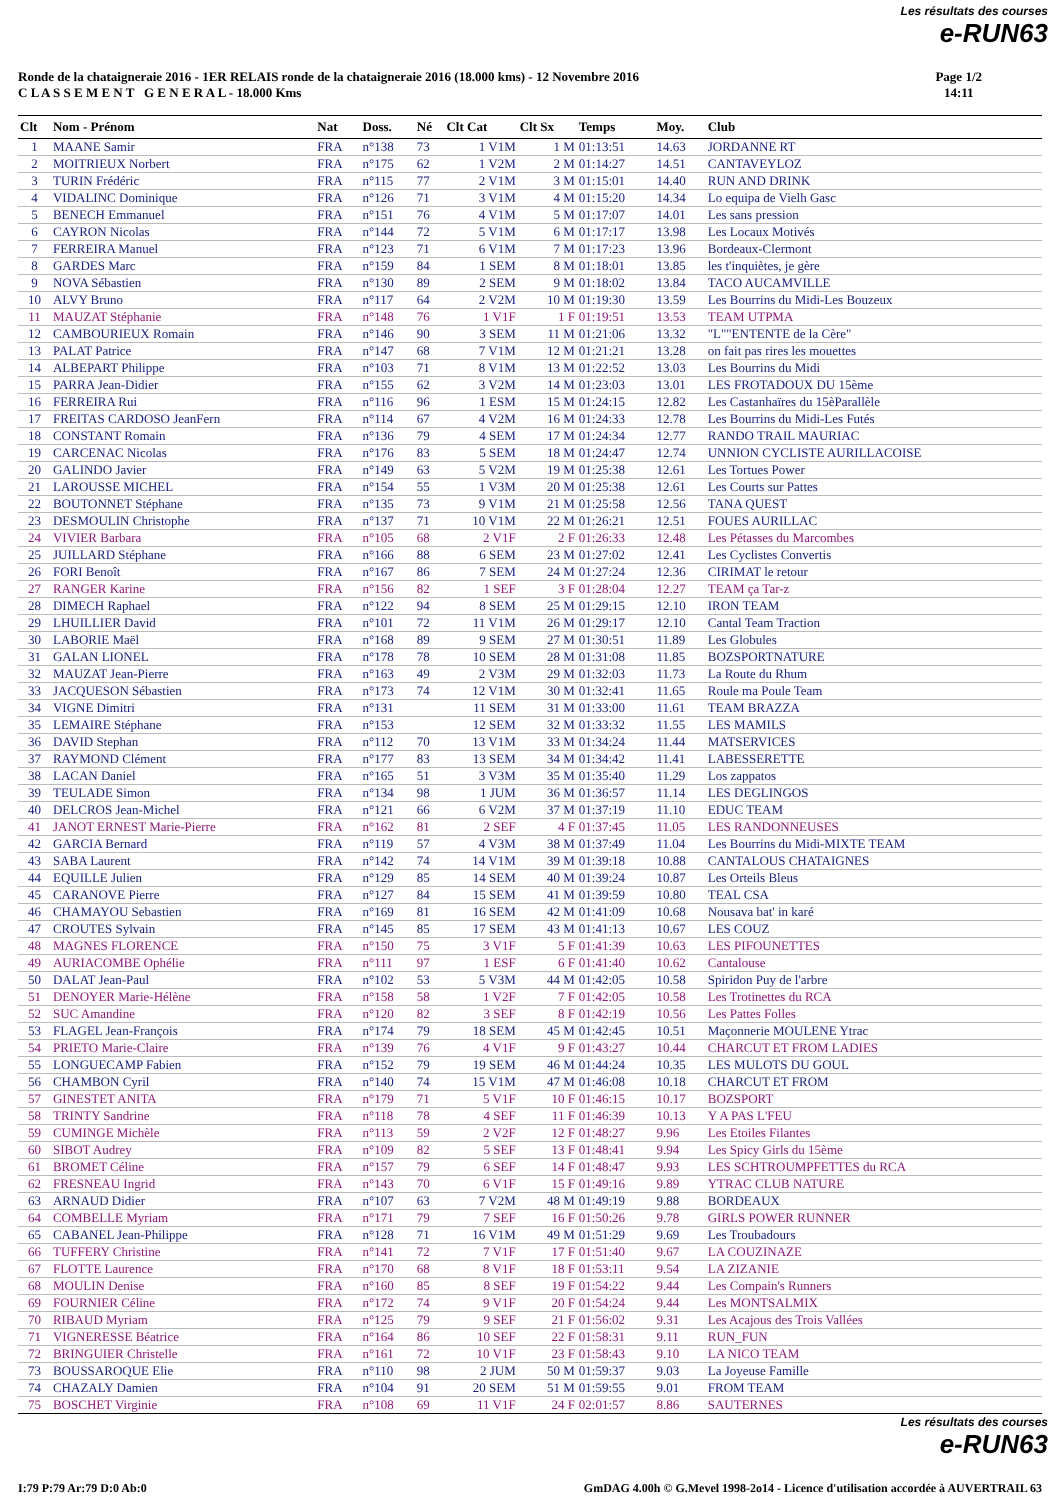Les résultats des courses
e-RUN63
Ronde de la chataigneraie 2016 - 1ER RELAIS ronde de la chataigneraie 2016 (18.000 kms) - 12 Novembre 2016
C L A S S E M E N T G E N E R A L - 18.000 Kms
Page 1/2
14:11
| Clt | Nom - Prénom | Nat | Doss. | Né | Clt Cat | Clt Sx | Temps | Moy. | Club |
| --- | --- | --- | --- | --- | --- | --- | --- | --- | --- |
| 1 | MAANE Samir | FRA | n°138 | 73 | 1 V1M | 1 M | 01:13:51 | 14.63 | JORDANNE RT |
| 2 | MOITRIEUX Norbert | FRA | n°175 | 62 | 1 V2M | 2 M | 01:14:27 | 14.51 | CANTAVEYLOZ |
| 3 | TURIN Frédéric | FRA | n°115 | 77 | 2 V1M | 3 M | 01:15:01 | 14.40 | RUN AND DRINK |
| 4 | VIDALINC Dominique | FRA | n°126 | 71 | 3 V1M | 4 M | 01:15:20 | 14.34 | Lo equipa de Vielh Gasc |
| 5 | BENECH Emmanuel | FRA | n°151 | 76 | 4 V1M | 5 M | 01:17:07 | 14.01 | Les sans pression |
| 6 | CAYRON Nicolas | FRA | n°144 | 72 | 5 V1M | 6 M | 01:17:17 | 13.98 | Les Locaux Motivés |
| 7 | FERREIRA Manuel | FRA | n°123 | 71 | 6 V1M | 7 M | 01:17:23 | 13.96 | Bordeaux-Clermont |
| 8 | GARDES Marc | FRA | n°159 | 84 | 1 SEM | 8 M | 01:18:01 | 13.85 | les t'inquiètes, je gère |
| 9 | NOVA Sébastien | FRA | n°130 | 89 | 2 SEM | 9 M | 01:18:02 | 13.84 | TACO AUCAMVILLE |
| 10 | ALVY Bruno | FRA | n°117 | 64 | 2 V2M | 10 M | 01:19:30 | 13.59 | Les Bourrins du Midi-Les Bouzeux |
| 11 | MAUZAT Stéphanie | FRA | n°148 | 76 | 1 V1F | 1 F | 01:19:51 | 13.53 | TEAM UTPMA |
| 12 | CAMBOURIEUX Romain | FRA | n°146 | 90 | 3 SEM | 11 M | 01:21:06 | 13.32 | "L""ENTENTE de la Cère" |
| 13 | PALAT Patrice | FRA | n°147 | 68 | 7 V1M | 12 M | 01:21:21 | 13.28 | on fait pas rires les mouettes |
| 14 | ALBEPART Philippe | FRA | n°103 | 71 | 8 V1M | 13 M | 01:22:52 | 13.03 | Les Bourrins du Midi |
| 15 | PARRA Jean-Didier | FRA | n°155 | 62 | 3 V2M | 14 M | 01:23:03 | 13.01 | LES FROTADOUX DU 15ème |
| 16 | FERREIRA Rui | FRA | n°116 | 96 | 1 ESM | 15 M | 01:24:15 | 12.82 | Les Castanhaïres du 15èParallèle |
| 17 | FREITAS CARDOSO JeanFern | FRA | n°114 | 67 | 4 V2M | 16 M | 01:24:33 | 12.78 | Les Bourrins du Midi-Les Futés |
| 18 | CONSTANT Romain | FRA | n°136 | 79 | 4 SEM | 17 M | 01:24:34 | 12.77 | RANDO TRAIL MAURIAC |
| 19 | CARCENAC Nicolas | FRA | n°176 | 83 | 5 SEM | 18 M | 01:24:47 | 12.74 | UNNION CYCLISTE AURILLACOISE |
| 20 | GALINDO Javier | FRA | n°149 | 63 | 5 V2M | 19 M | 01:25:38 | 12.61 | Les Tortues Power |
| 21 | LAROUSSE MICHEL | FRA | n°154 | 55 | 1 V3M | 20 M | 01:25:38 | 12.61 | Les Courts sur Pattes |
| 22 | BOUTONNET Stéphane | FRA | n°135 | 73 | 9 V1M | 21 M | 01:25:58 | 12.56 | TANA QUEST |
| 23 | DESMOULIN Christophe | FRA | n°137 | 71 | 10 V1M | 22 M | 01:26:21 | 12.51 | FOUES AURILLAC |
| 24 | VIVIER Barbara | FRA | n°105 | 68 | 2 V1F | 2 F | 01:26:33 | 12.48 | Les Pétasses du Marcombes |
| 25 | JUILLARD Stéphane | FRA | n°166 | 88 | 6 SEM | 23 M | 01:27:02 | 12.41 | Les Cyclistes Convertis |
| 26 | FORI Benoît | FRA | n°167 | 86 | 7 SEM | 24 M | 01:27:24 | 12.36 | CIRIMAT le retour |
| 27 | RANGER Karine | FRA | n°156 | 82 | 1 SEF | 3 F | 01:28:04 | 12.27 | TEAM ça Tar-z |
| 28 | DIMECH Raphael | FRA | n°122 | 94 | 8 SEM | 25 M | 01:29:15 | 12.10 | IRON TEAM |
| 29 | LHUILLIER David | FRA | n°101 | 72 | 11 V1M | 26 M | 01:29:17 | 12.10 | Cantal Team Traction |
| 30 | LABORIE Maël | FRA | n°168 | 89 | 9 SEM | 27 M | 01:30:51 | 11.89 | Les Globules |
| 31 | GALAN LIONEL | FRA | n°178 | 78 | 10 SEM | 28 M | 01:31:08 | 11.85 | BOZSPORTNATURE |
| 32 | MAUZAT Jean-Pierre | FRA | n°163 | 49 | 2 V3M | 29 M | 01:32:03 | 11.73 | La Route du Rhum |
| 33 | JACQUESON Sébastien | FRA | n°173 | 74 | 12 V1M | 30 M | 01:32:41 | 11.65 | Roule ma Poule Team |
| 34 | VIGNE Dimitri | FRA | n°131 | | 11 SEM | 31 M | 01:33:00 | 11.61 | TEAM BRAZZA |
| 35 | LEMAIRE Stéphane | FRA | n°153 | | 12 SEM | 32 M | 01:33:32 | 11.55 | LES MAMILS |
| 36 | DAVID Stephan | FRA | n°112 | 70 | 13 V1M | 33 M | 01:34:24 | 11.44 | MATSERVICES |
| 37 | RAYMOND Clément | FRA | n°177 | 83 | 13 SEM | 34 M | 01:34:42 | 11.41 | LABESSERETTE |
| 38 | LACAN Daniel | FRA | n°165 | 51 | 3 V3M | 35 M | 01:35:40 | 11.29 | Los zappatos |
| 39 | TEULADE Simon | FRA | n°134 | 98 | 1 JUM | 36 M | 01:36:57 | 11.14 | LES DEGLINGOS |
| 40 | DELCROS Jean-Michel | FRA | n°121 | 66 | 6 V2M | 37 M | 01:37:19 | 11.10 | EDUC TEAM |
| 41 | JANOT ERNEST Marie-Pierre | FRA | n°162 | 81 | 2 SEF | 4 F | 01:37:45 | 11.05 | LES RANDONNEUSES |
| 42 | GARCIA Bernard | FRA | n°119 | 57 | 4 V3M | 38 M | 01:37:49 | 11.04 | Les Bourrins du Midi-MIXTE TEAM |
| 43 | SABA Laurent | FRA | n°142 | 74 | 14 V1M | 39 M | 01:39:18 | 10.88 | CANTALOUS CHATAIGNES |
| 44 | EQUILLE Julien | FRA | n°129 | 85 | 14 SEM | 40 M | 01:39:24 | 10.87 | Les Orteils Bleus |
| 45 | CARANOVE Pierre | FRA | n°127 | 84 | 15 SEM | 41 M | 01:39:59 | 10.80 | TEAL CSA |
| 46 | CHAMAYOU Sebastien | FRA | n°169 | 81 | 16 SEM | 42 M | 01:41:09 | 10.68 | Nousava bat' in karé |
| 47 | CROUTES Sylvain | FRA | n°145 | 85 | 17 SEM | 43 M | 01:41:13 | 10.67 | LES COUZ |
| 48 | MAGNES FLORENCE | FRA | n°150 | 75 | 3 V1F | 5 F | 01:41:39 | 10.63 | LES PIFOUNETTES |
| 49 | AURIACOMBE Ophélie | FRA | n°111 | 97 | 1 ESF | 6 F | 01:41:40 | 10.62 | Cantalouse |
| 50 | DALAT Jean-Paul | FRA | n°102 | 53 | 5 V3M | 44 M | 01:42:05 | 10.58 | Spiridon Puy de l'arbre |
| 51 | DENOYER Marie-Hélène | FRA | n°158 | 58 | 1 V2F | 7 F | 01:42:05 | 10.58 | Les Trotinettes du RCA |
| 52 | SUC Amandine | FRA | n°120 | 82 | 3 SEF | 8 F | 01:42:19 | 10.56 | Les Pattes Folles |
| 53 | FLAGEL Jean-François | FRA | n°174 | 79 | 18 SEM | 45 M | 01:42:45 | 10.51 | Maçonnerie MOULENE Ytrac |
| 54 | PRIETO Marie-Claire | FRA | n°139 | 76 | 4 V1F | 9 F | 01:43:27 | 10.44 | CHARCUT ET FROM LADIES |
| 55 | LONGUECAMP Fabien | FRA | n°152 | 79 | 19 SEM | 46 M | 01:44:24 | 10.35 | LES MULOTS DU GOUL |
| 56 | CHAMBON Cyril | FRA | n°140 | 74 | 15 V1M | 47 M | 01:46:08 | 10.18 | CHARCUT ET FROM |
| 57 | GINESTET ANITA | FRA | n°179 | 71 | 5 V1F | 10 F | 01:46:15 | 10.17 | BOZSPORT |
| 58 | TRINTY Sandrine | FRA | n°118 | 78 | 4 SEF | 11 F | 01:46:39 | 10.13 | Y A PAS L'FEU |
| 59 | CUMINGE Michèle | FRA | n°113 | 59 | 2 V2F | 12 F | 01:48:27 | 9.96 | Les Etoiles Filantes |
| 60 | SIBOT Audrey | FRA | n°109 | 82 | 5 SEF | 13 F | 01:48:41 | 9.94 | Les Spicy Girls du 15ème |
| 61 | BROMET Céline | FRA | n°157 | 79 | 6 SEF | 14 F | 01:48:47 | 9.93 | LES SCHTROUMPFETTES du RCA |
| 62 | FRESNEAU Ingrid | FRA | n°143 | 70 | 6 V1F | 15 F | 01:49:16 | 9.89 | YTRAC CLUB NATURE |
| 63 | ARNAUD Didier | FRA | n°107 | 63 | 7 V2M | 48 M | 01:49:19 | 9.88 | BORDEAUX |
| 64 | COMBELLE Myriam | FRA | n°171 | 79 | 7 SEF | 16 F | 01:50:26 | 9.78 | GIRLS POWER RUNNER |
| 65 | CABANEL Jean-Philippe | FRA | n°128 | 71 | 16 V1M | 49 M | 01:51:29 | 9.69 | Les Troubadours |
| 66 | TUFFERY Christine | FRA | n°141 | 72 | 7 V1F | 17 F | 01:51:40 | 9.67 | LA COUZINAZE |
| 67 | FLOTTE Laurence | FRA | n°170 | 68 | 8 V1F | 18 F | 01:53:11 | 9.54 | LA ZIZANIE |
| 68 | MOULIN Denise | FRA | n°160 | 85 | 8 SEF | 19 F | 01:54:22 | 9.44 | Les Compain's Runners |
| 69 | FOURNIER Céline | FRA | n°172 | 74 | 9 V1F | 20 F | 01:54:24 | 9.44 | Les MONTSALMIX |
| 70 | RIBAUD Myriam | FRA | n°125 | 79 | 9 SEF | 21 F | 01:56:02 | 9.31 | Les Acajous des Trois Vallées |
| 71 | VIGNERESSE Béatrice | FRA | n°164 | 86 | 10 SEF | 22 F | 01:58:31 | 9.11 | RUN_FUN |
| 72 | BRINGUIER Christelle | FRA | n°161 | 72 | 10 V1F | 23 F | 01:58:43 | 9.10 | LA NICO TEAM |
| 73 | BOUSSAROQUE Elie | FRA | n°110 | 98 | 2 JUM | 50 M | 01:59:37 | 9.03 | La Joyeuse Famille |
| 74 | CHAZALY Damien | FRA | n°104 | 91 | 20 SEM | 51 M | 01:59:55 | 9.01 | FROM TEAM |
| 75 | BOSCHET Virginie | FRA | n°108 | 69 | 11 V1F | 24 F | 02:01:57 | 8.86 | SAUTERNES |
Les résultats des courses
e-RUN63
I:79 P:79 Ar:79 D:0 Ab:0 GmDAG 4.00h © G.Mevel 1998-2o14 - Licence d'utilisation accordée à AUVERTRAIL 63